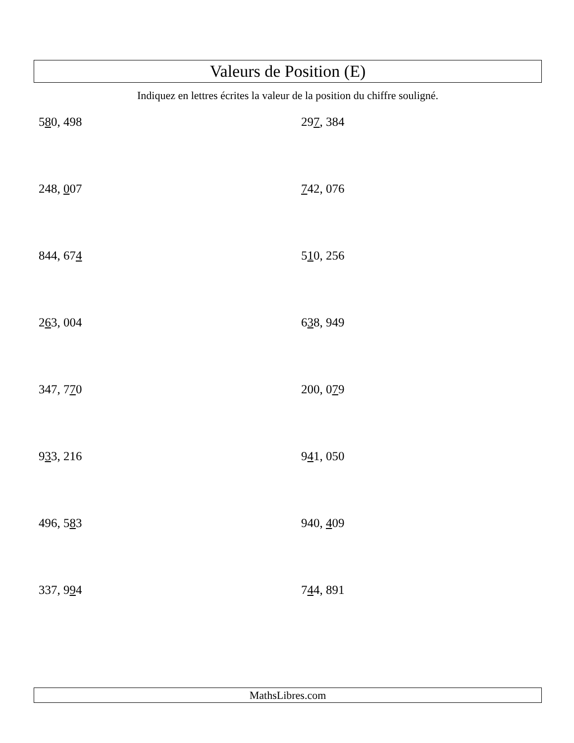Valeurs de Position (E)
Indiquez en lettres écrites la valeur de la position du chiffre souligné.
580, 498
297, 384
248, 007
742, 076
844, 674
510, 256
263, 004
638, 949
347, 770
200, 079
933, 216
941, 050
496, 583
940, 409
337, 994
744, 891
MathsLibres.com